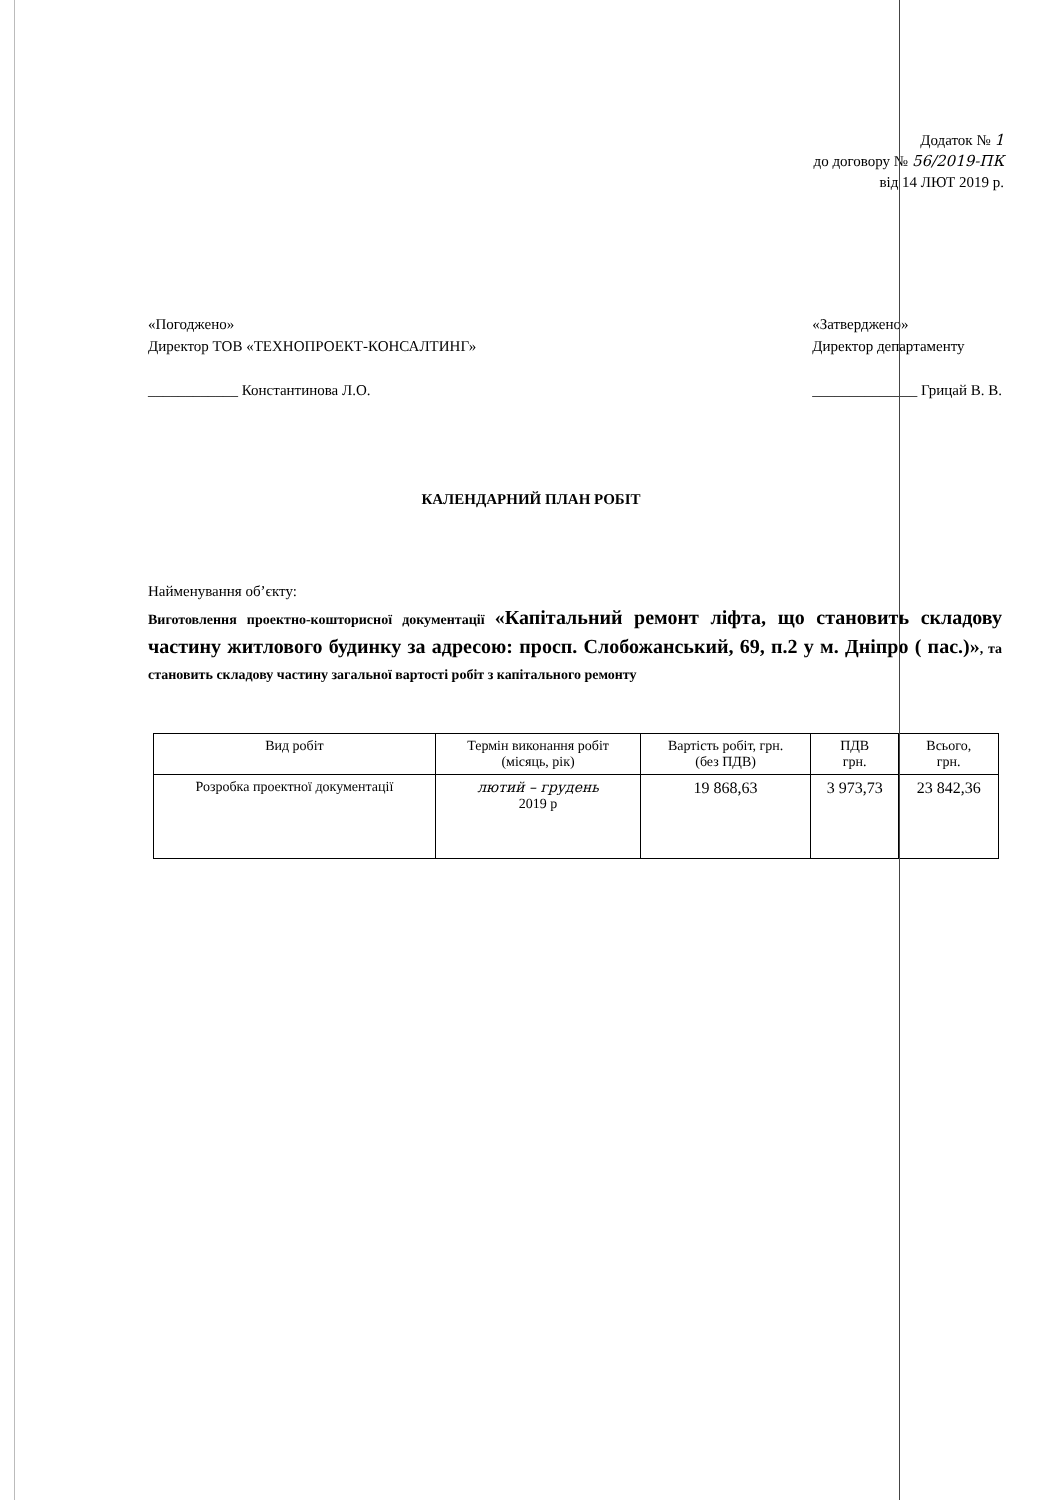Додаток № 1
до договору № 56/2019-ПК
від 14 ЛЮТ 2019 р.
«Погоджено»
Директор ТОВ «ТЕХНОПРОЕКТ-КОНСАЛТИНГ»
____________ Константинова Л.О.
«Затверджено»
Директор департаменту
______________ Грицай В. В.
КАЛЕНДАРНИЙ ПЛАН РОБІТ
Найменування об’єкту:
Виготовлення проектно-кошторисної документації «Капітальний ремонт ліфта, що становить складову частину житлового будинку за адресою: просп. Слобожанський, 69, п.2 у м. Дніпро ( пас.)», та становить складову частину загальної вартості робіт з капітального ремонту
| Вид робіт | Термін виконання робіт (місяць, рік) | Вартість робіт, грн. (без ПДВ) | ПДВ грн. | Всього, грн. |
| --- | --- | --- | --- | --- |
| Розробка проектної документації | лютий – грудень 2019 р | 19 868,63 | 3 973,73 | 23 842,36 |